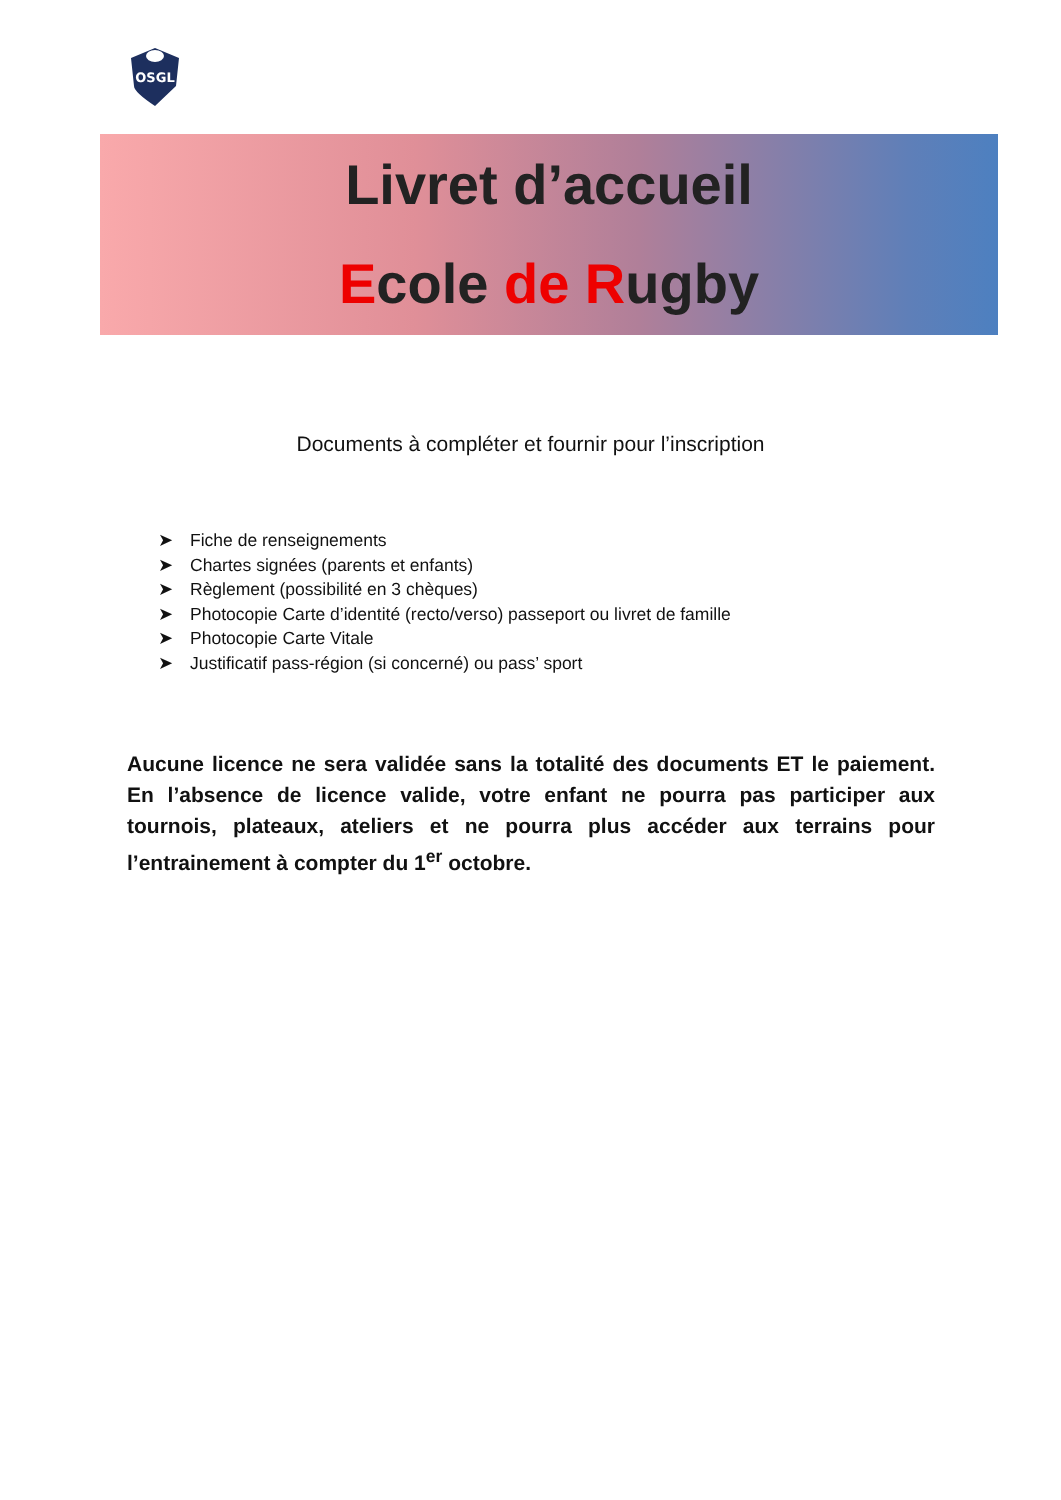OSGL
Livret d’accueil
Ecole de Rugby
Documents à compléter et fournir pour l’inscription
➤ Fiche de renseignements
➤ Chartes signées (parents et enfants)
➤ Règlement (possibilité en 3 chèques)
➤ Photocopie Carte d’identité (recto/verso) passeport ou livret de famille
➤ Photocopie Carte Vitale
➤ Justificatif pass-région (si concerné) ou pass’ sport
Aucune licence ne sera validée sans la totalité des documents ET le paiement. En l’absence de licence valide, votre enfant ne pourra pas participer aux tournois, plateaux, ateliers et ne pourra plus accéder aux terrains pour l’entrainement à compter du 1<sup>er</sup> octobre.